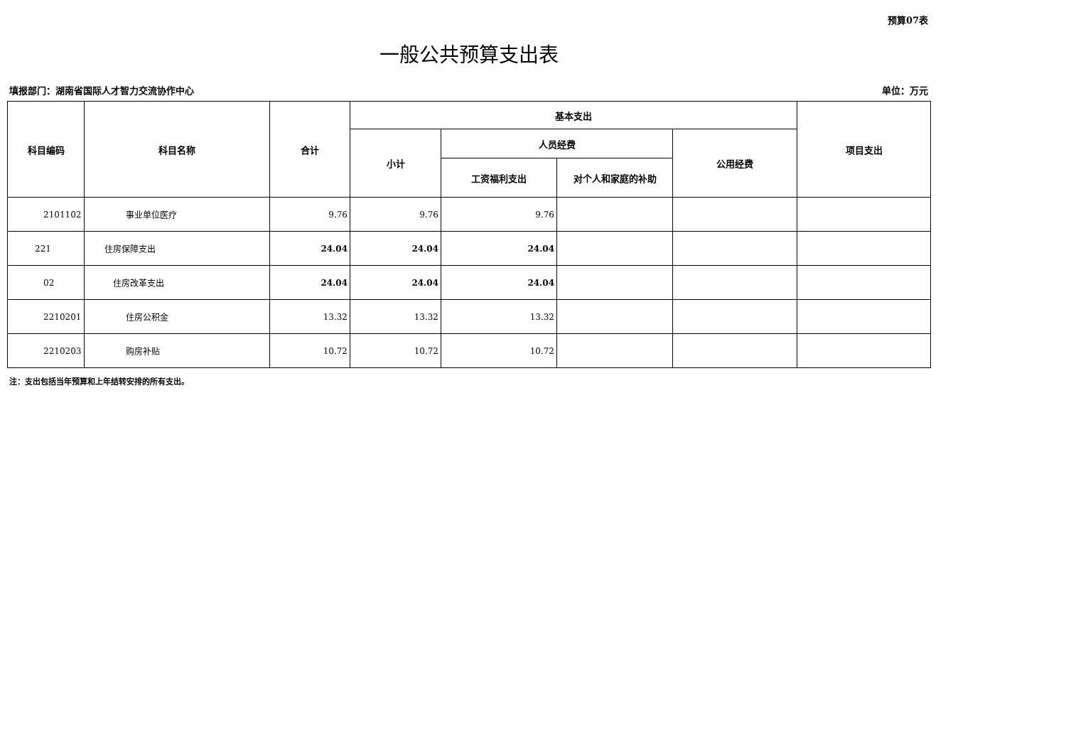预算07表
一般公共预算支出表
填报部门：湖南省国际人才智力交流协作中心 单位：万元
| 科目编码 | 科目名称 | 合计 | 基本支出 | | | | 项目支出 |
| --- | --- | --- | --- | --- | --- | --- | --- |
| | | | 小计 | 人员经费 | | 公用经费 | |
| | | | | 工资福利支出 | 对个人和家庭的补助 | | |
| 2101102 | 事业单位医疗 | 9.76 | 9.76 | 9.76 | | | |
| 221 | 住房保障支出 | 24.04 | 24.04 | 24.04 | | | |
| 02 | 住房改革支出 | 24.04 | 24.04 | 24.04 | | | |
| 2210201 | 住房公积金 | 13.32 | 13.32 | 13.32 | | | |
| 2210203 | 购房补贴 | 10.72 | 10.72 | 10.72 | | | |
注：支出包括当年预算和上年结转安排的所有支出。